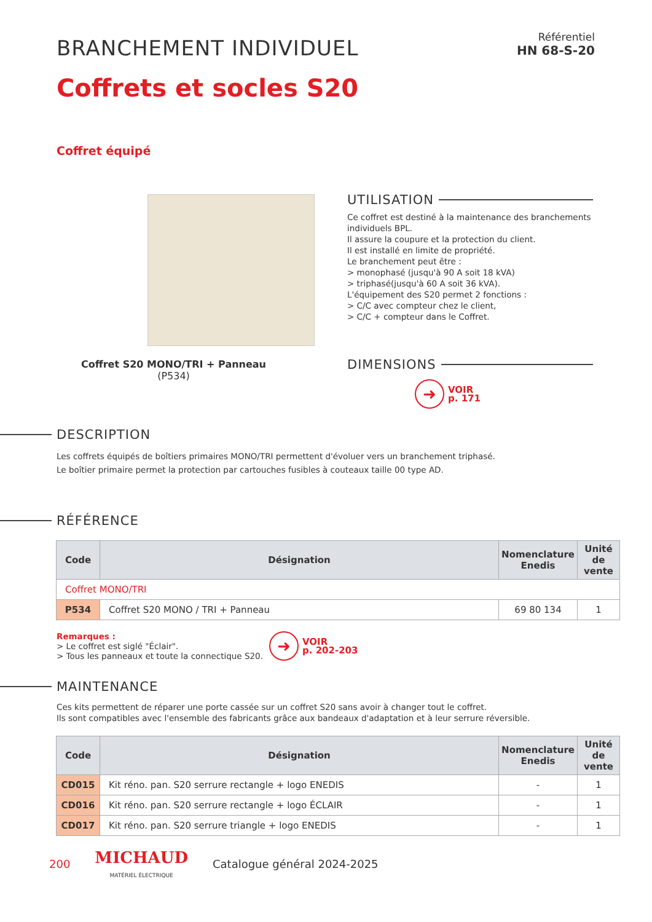BRANCHEMENT INDIVIDUEL
Référentiel
HN 68-S-20
Coffrets et socles S20
Coffret équipé
Coffret S20 MONO/TRI + Panneau
(P534)
UTILISATION
Ce coffret est destiné à la maintenance des branchements individuels BPL.
Il assure la coupure et la protection du client.
Il est installé en limite de propriété.
Le branchement peut être :
> monophasé (jusqu'à 90 A soit 18 kVA)
> triphasé(jusqu'à 60 A soit 36 kVA).
L'équipement des S20 permet 2 fonctions :
> C/C avec compteur chez le client,
> C/C + compteur dans le Coffret.
DIMENSIONS
➜ VOIR
p. 171
DESCRIPTION
Les coffrets équipés de boîtiers primaires MONO/TRI permettent d'évoluer vers un branchement triphasé.
Le boîtier primaire permet la protection par cartouches fusibles à couteaux taille 00 type AD.
RÉFÉRENCE
| Code | Désignation | Nomenclature Enedis | Unité de vente |
| --- | --- | --- | --- |
| Coffret MONO/TRI | | | |
| P534 | Coffret S20 MONO / TRI + Panneau | 69 80 134 | 1 |
Remarques :
> Le coffret est siglé "Éclair".
> Tous les panneaux et toute la connectique S20.
➜ VOIR
p. 202-203
MAINTENANCE
Ces kits permettent de réparer une porte cassée sur un coffret S20 sans avoir à changer tout le coffret.
Ils sont compatibles avec l'ensemble des fabricants grâce aux bandeaux d'adaptation et à leur serrure réversible.
| Code | Désignation | Nomenclature Enedis | Unité de vente |
| --- | --- | --- | --- |
| CD015 | Kit réno. pan. S20 serrure rectangle + logo ENEDIS | - | 1 |
| CD016 | Kit réno. pan. S20 serrure rectangle + logo ÉCLAIR | - | 1 |
| CD017 | Kit réno. pan. S20 serrure triangle + logo ENEDIS | - | 1 |
200 MICHAUD
MATÉRIEL ÉLECTRIQUE Catalogue général 2024-2025